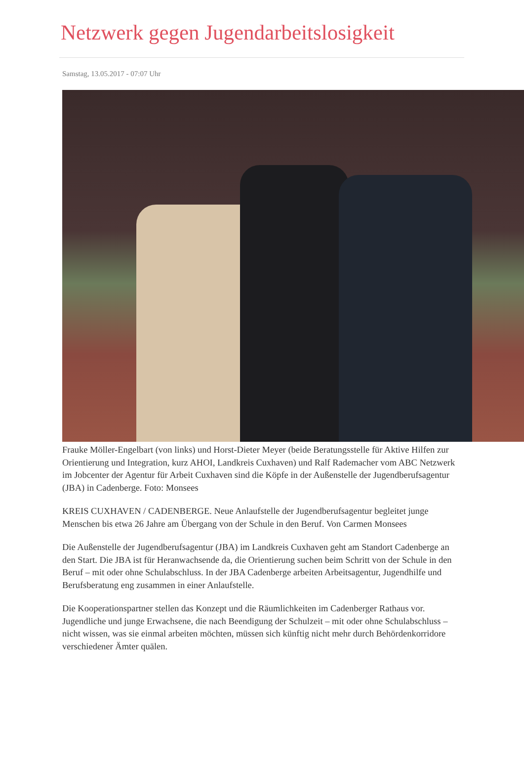Netzwerk gegen Jugendarbeitslosigkeit
Samstag, 13.05.2017 - 07:07 Uhr
Frauke Möller-Engelbart (von links) und Horst-Dieter Meyer (beide Beratungsstelle für Aktive Hilfen zur Orientierung und Integration, kurz AHOI, Landkreis Cuxhaven) und Ralf Rademacher vom ABC Netzwerk im Jobcenter der Agentur für Arbeit Cuxhaven sind die Köpfe in der Außenstelle der Jugendberufsagentur (JBA) in Cadenberge. Foto: Monsees
KREIS CUXHAVEN / CADENBERGE. Neue Anlaufstelle der Jugendberufsagentur begleitet junge Menschen bis etwa 26 Jahre am Übergang von der Schule in den Beruf. Von Carmen Monsees
Die Außenstelle der Jugendberufsagentur (JBA) im Landkreis Cuxhaven geht am Standort Cadenberge an den Start. Die JBA ist für Heranwachsende da, die Orientierung suchen beim Schritt von der Schule in den Beruf – mit oder ohne Schulabschluss. In der JBA Cadenberge arbeiten Arbeitsagentur, Jugendhilfe und Berufsberatung eng zusammen in einer Anlaufstelle.
Die Kooperationspartner stellen das Konzept und die Räumlichkeiten im Cadenberger Rathaus vor. Jugendliche und junge Erwachsene, die nach Beendigung der Schulzeit – mit oder ohne Schulabschluss – nicht wissen, was sie einmal arbeiten möchten, müssen sich künftig nicht mehr durch Behördenkorridore verschiedener Ämter quälen.